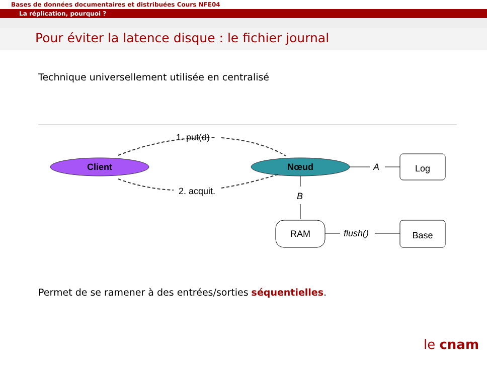Bases de données documentaires et distribuées Cours NFE04
La réplication, pourquoi ?
Pour éviter la latence disque : le fichier journal
Technique universellement utilisée en centralisé
1. put(d)
Client
Nœud
2. acquit.
A
Log
B
RAM
flush()
Base
Permet de se ramener à des entrées/sorties séquentielles.
le cnam